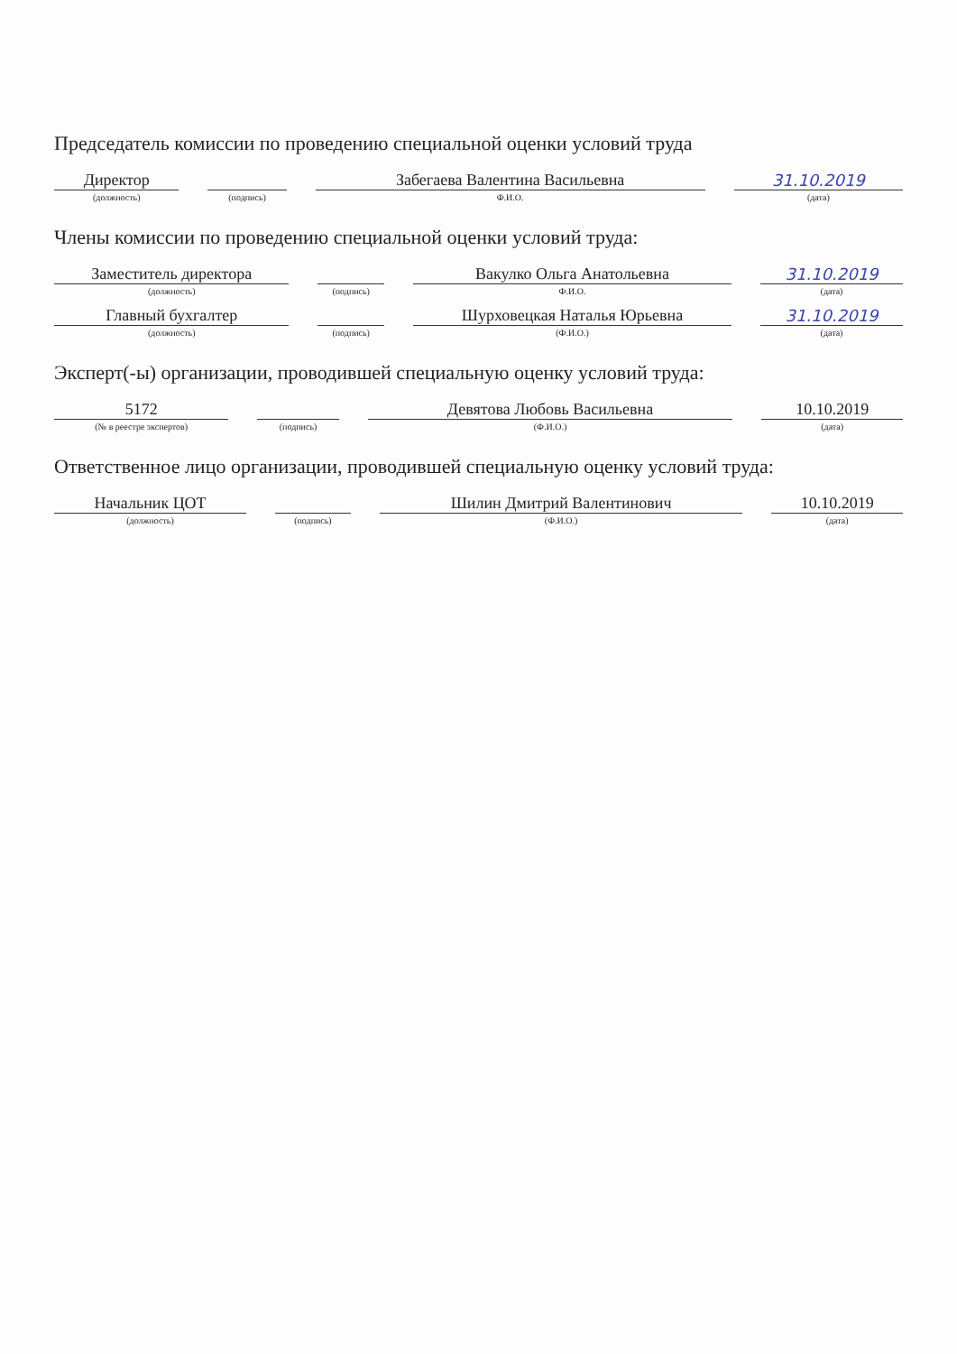Председатель комиссии по проведению специальной оценки условий труда
| Директор | | | | Забегаева Валентина Васильевна | | 31.10.2019 |
| (должность) | | (подпись) | | Ф.И.О. | | (дата) |
Члены комиссии по проведению специальной оценки условий труда:
| Заместитель директора | | | | Вакулко Ольга Анатольевна | | 31.10.2019 |
| (должность) | | (подпись) | | Ф.И.О. | | (дата) |
| Главный бухгалтер | | | | Шурховецкая Наталья Юрьевна | | 31.10.2019 |
| (должность) | | (подпись) | | (Ф.И.О.) | | (дата) |
Эксперт(-ы) организации, проводившей специальную оценку условий труда:
| 5172 | | | | Девятова Любовь Васильевна | | 10.10.2019 |
| (№ в реестре экспертов) | | (подпись) | | (Ф.И.О.) | | (дата) |
Ответственное лицо организации, проводившей специальную оценку условий труда:
| Начальник ЦОТ | | | | Шилин Дмитрий Валентинович | | 10.10.2019 |
| (должность) | | (подпись) | | (Ф.И.О.) | | (дата) |